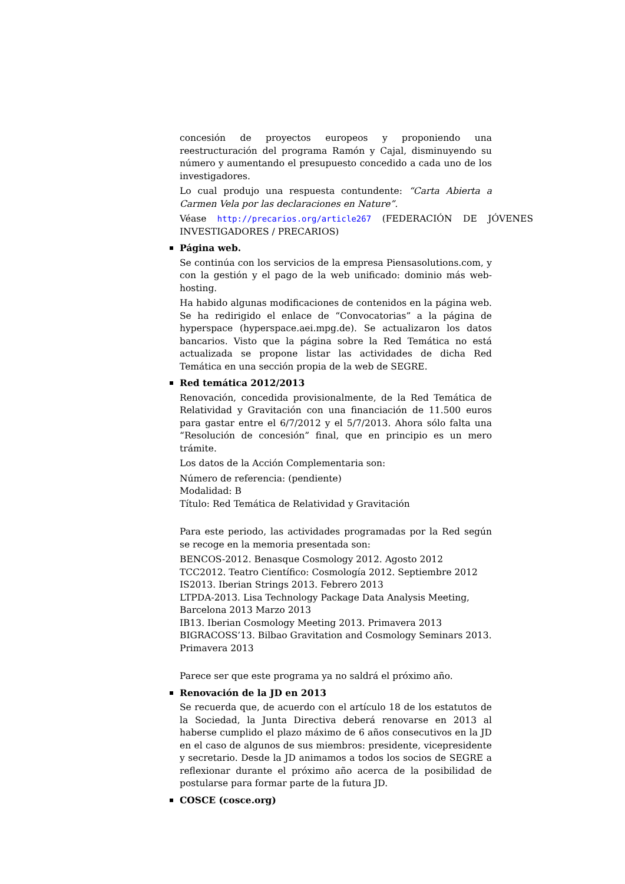concesión de proyectos europeos y proponiendo una reestructuración del programa Ramón y Cajal, disminuyendo su número y aumentando el presupuesto concedido a cada uno de los investigadores.
Lo cual produjo una respuesta contundente: “Carta Abierta a Carmen Vela por las declaraciones en Nature”.
Véase http://precarios.org/article267 (FEDERACIÓN DE JÓVENES INVESTIGADORES / PRECARIOS)
Página web.
Se continúa con los servicios de la empresa Piensasolutions.com, y con la gestión y el pago de la web unificado: dominio más web-hosting.
Ha habido algunas modificaciones de contenidos en la página web. Se ha redirigido el enlace de “Convocatorias” a la página de hyperspace (hyperspace.aei.mpg.de). Se actualizaron los datos bancarios. Visto que la página sobre la Red Temática no está actualizada se propone listar las actividades de dicha Red Temática en una sección propia de la web de SEGRE.
Red temática 2012/2013
Renovación, concedida provisionalmente, de la Red Temática de Relatividad y Gravitación con una financiación de 11.500 euros para gastar entre el 6/7/2012 y el 5/7/2013. Ahora sólo falta una “Resolución de concesión” final, que en principio es un mero trámite.
Los datos de la Acción Complementaria son:
Número de referencia: (pendiente)
Modalidad: B
Título: Red Temática de Relatividad y Gravitación
Para este periodo, las actividades programadas por la Red según se recoge en la memoria presentada son:
BENCOS-2012. Benasque Cosmology 2012. Agosto 2012
TCC2012. Teatro Científico: Cosmología 2012. Septiembre 2012
IS2013. Iberian Strings 2013. Febrero 2013
LTPDA-2013. Lisa Technology Package Data Analysis Meeting, Barcelona 2013 Marzo 2013
IB13. Iberian Cosmology Meeting 2013. Primavera 2013
BIGRACOSS’13. Bilbao Gravitation and Cosmology Seminars 2013. Primavera 2013
Parece ser que este programa ya no saldrá el próximo año.
Renovación de la JD en 2013
Se recuerda que, de acuerdo con el artículo 18 de los estatutos de la Sociedad, la Junta Directiva deberá renovarse en 2013 al haberse cumplido el plazo máximo de 6 años consecutivos en la JD en el caso de algunos de sus miembros: presidente, vicepresidente y secretario. Desde la JD animamos a todos los socios de SEGRE a reflexionar durante el próximo año acerca de la posibilidad de postularse para formar parte de la futura JD.
COSCE (cosce.org)